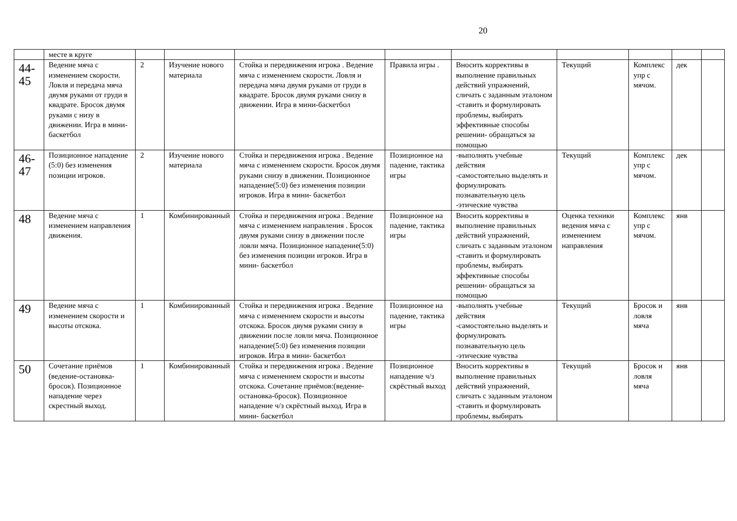20
| | месте в круге | | | | | | | | | |
| 44- 45 | Ведение мяча с изменением скорости. Ловля и передача мяча двумя руками от груди в квадрате. Бросок двумя руками с низу в движении. Игра в мини- баскетбол | 2 | Изучение нового материала | Стойка и передвижения игрока . Ведение мяча с изменением скорости. Ловля и передача мяча двумя руками от груди в квадрате. Бросок двумя руками снизу в движении. Игра в мини-баскетбол | Правила игры . | Вносить коррективы в выполнение правильных действий упражнений, сличать с заданным эталоном -ставить и формулировать проблемы, выбирать эффективные способы решении- обращаться за помощью | Текущий | Комплекс упр с мячом. | дек | |
| 46- 47 | Позиционное нападение (5:0) без изменения позиции игроков. | 2 | Изучение нового материала | Стойка и передвижения игрока . Ведение мяча с изменением скорости. Бросок двумя руками снизу в движении. Позиционное нападение(5:0) без изменения позиции игроков. Игра в мини- баскетбол | Позиционное на падение, тактика игры | -выполнять учебные действия -самостоятельно выделять и формулировать познавательную цель -этические чувства | Текущий | Комплекс упр с мячом. | дек | |
| 48 | Ведение мяча с изменением направления движения. | 1 | Комбинированный | Стойка и передвижения игрока . Ведение мяча с изменением направления . Бросок двумя руками снизу в движении после ловли мяча. Позиционное нападение(5:0) без изменения позиции игроков. Игра в мини- баскетбол | Позиционное на падение, тактика игры | Вносить коррективы в выполнение правильных действий упражнений, сличать с заданным эталоном -ставить и формулировать проблемы, выбирать эффективные способы решении- обращаться за помощью | Оценка техники ведения мяча с изменением направления | Комплекс упр с мячом. | янв | |
| 49 | Ведение мяча с изменением скорости и высоты отскока. | 1 | Комбинированный | Стойка и передвижения игрока . Ведение мяча с изменением скорости и высоты отскока. Бросок двумя руками снизу в движении после ловли мяча. Позиционное нападение(5:0) без изменения позиции игроков. Игра в мини- баскетбол | Позиционное на падение, тактика игры | -выполнять учебные действия -самостоятельно выделять и формулировать познавательную цель -этические чувства | Текущий | Бросок и ловля мяча | янв | |
| 50 | Сочетание приёмов (ведение-остановка-бросок). Позиционное нападение через скрестный выход. | 1 | Комбинированный | Стойка и передвижения игрока . Ведение мяча с изменением скорости и высоты отскока. Сочетание приёмов:(ведение-остановка-бросок). Позиционное нападение ч/з скрёстный выход. Игра в мини- баскетбол | Позиционное нападение ч/з скрёстный выход | Вносить коррективы в выполнение правильных действий упражнений, сличать с заданным эталоном -ставить и формулировать проблемы, выбирать | Текущий | Бросок и ловля мяча | янв | |